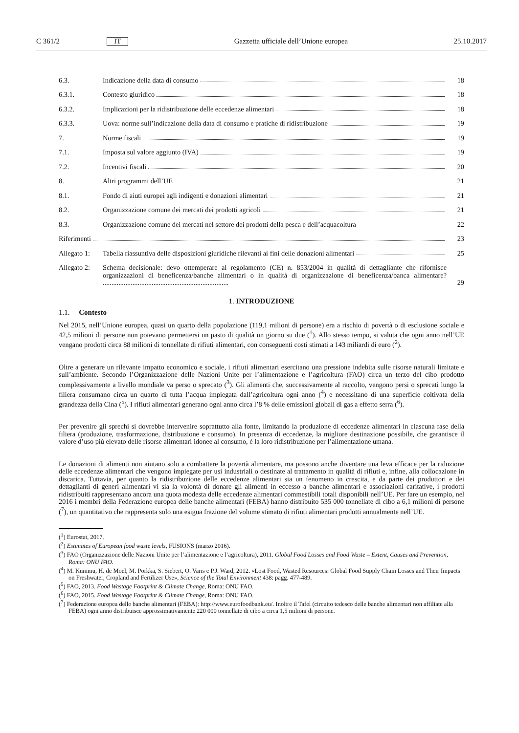C 361/2 IT Gazzetta ufficiale dell’Unione europea 25.10.2017
6.3. Indicazione della data di consumo 18
6.3.1. Contesto giuridico 18
6.3.2. Implicazioni per la ridistribuzione delle eccedenze alimentari 18
6.3.3. Uova: norme sull’indicazione della data di consumo e pratiche di ridistribuzione 19
7. Norme fiscali 19
7.1. Imposta sul valore aggiunto (IVA) 19
7.2. Incentivi fiscali 20
8. Altri programmi dell’UE 21
8.1. Fondo di aiuti europei agli indigenti e donazioni alimentari 21
8.2. Organizzazione comune dei mercati dei prodotti agricoli 21
8.3. Organizzazione comune dei mercati nel settore dei prodotti della pesca e dell’acquacoltura 22
Riferimenti 23
Allegato 1: Tabella riassuntiva delle disposizioni giuridiche rilevanti ai fini delle donazioni alimentari 25
Allegato 2: Schema decisionale: devo ottemperare al regolamento (CE) n. 853/2004 in qualità di dettagliante che rifornisce organizzazioni di beneficenza/banche alimentari o in qualità di organizzazione di beneficenza/banca alimentare? ........................................................................ 29
1. INTRODUZIONE
1.1. Contesto
Nel 2015, nell’Unione europea, quasi un quarto della popolazione (119,1 milioni di persone) era a rischio di povertà o di esclusione sociale e 42,5 milioni di persone non potevano permettersi un pasto di qualità un giorno su due (<sup>1</sup>). Allo stesso tempo, si valuta che ogni anno nell’UE vengano prodotti circa 88 milioni di tonnellate di rifiuti alimentari, con conseguenti costi stimati a 143 miliardi di euro (<sup>2</sup>).
Oltre a generare un rilevante impatto economico e sociale, i rifiuti alimentari esercitano una pressione indebita sulle risorse naturali limitate e sull’ambiente. Secondo l’Organizzazione delle Nazioni Unite per l’alimentazione e l’agricoltura (FAO) circa un terzo del cibo prodotto complessivamente a livello mondiale va perso o sprecato (<sup>3</sup>). Gli alimenti che, successivamente al raccolto, vengono persi o sprecati lungo la filiera consumano circa un quarto di tutta l’acqua impiegata dall’agricoltura ogni anno (<sup>4</sup>) e necessitano di una superficie coltivata della grandezza della Cina (<sup>5</sup>). I rifiuti alimentari generano ogni anno circa l’8 % delle emissioni globali di gas a effetto serra (<sup>6</sup>).
Per prevenire gli sprechi si dovrebbe intervenire soprattutto alla fonte, limitando la produzione di eccedenze alimentari in ciascuna fase della filiera (produzione, trasformazione, distribuzione e consumo). In presenza di eccedenze, la migliore destinazione possibile, che garantisce il valore d’uso più elevato delle risorse alimentari idonee al consumo, è la loro ridistribuzione per l’alimentazione umana.
Le donazioni di alimenti non aiutano solo a combattere la povertà alimentare, ma possono anche diventare una leva efficace per la riduzione delle eccedenze alimentari che vengono impiegate per usi industriali o destinate al trattamento in qualità di rifiuti e, infine, alla collocazione in discarica. Tuttavia, per quanto la ridistribuzione delle eccedenze alimentari sia un fenomeno in crescita, e da parte dei produttori e dei dettaglianti di generi alimentari vi sia la volontà di donare gli alimenti in eccesso a banche alimentari e associazioni caritative, i prodotti ridistribuiti rappresentano ancora una quota modesta delle eccedenze alimentari commestibili totali disponibili nell’UE. Per fare un esempio, nel 2016 i membri della Federazione europea delle banche alimentari (FEBA) hanno distribuito 535 000 tonnellate di cibo a 6,1 milioni di persone (<sup>7</sup>), un quantitativo che rappresenta solo una esigua frazione del volume stimato di rifiuti alimentari prodotti annualmente nell’UE.
(<sup>1</sup>) Eurostat, 2017.
(<sup>2</sup>) Estimates of European food waste levels, FUSIONS (marzo 2016).
(<sup>3</sup>) FAO (Organizzazione delle Nazioni Unite per l’alimentazione e l’agricoltura), 2011. Global Food Losses and Food Waste – Extent, Causes and Prevention, Roma: ONU FAO.
(<sup>4</sup>) M. Kummu, H. de Moel, M. Porkka, S. Siebert, O. Varis e P.J. Ward, 2012. «Lost Food, Wasted Resources: Global Food Supply Chain Losses and Their Impacts on Freshwater, Cropland and Fertilizer Use», Science of the Total Environment 438: pagg. 477-489.
(<sup>5</sup>) FAO, 2013. Food Wastage Footprint & Climate Change, Roma: ONU FAO.
(<sup>6</sup>) FAO, 2015. Food Wastage Footprint & Climate Change, Roma: ONU FAO.
(<sup>7</sup>) Federazione europea delle banche alimentari (FEBA): http://www.eurofoodbank.eu/. Inoltre il Tafel (circuito tedesco delle banche alimentari non affiliate alla FEBA) ogni anno distribuisce approssimativamente 220 000 tonnellate di cibo a circa 1,5 milioni di persone.